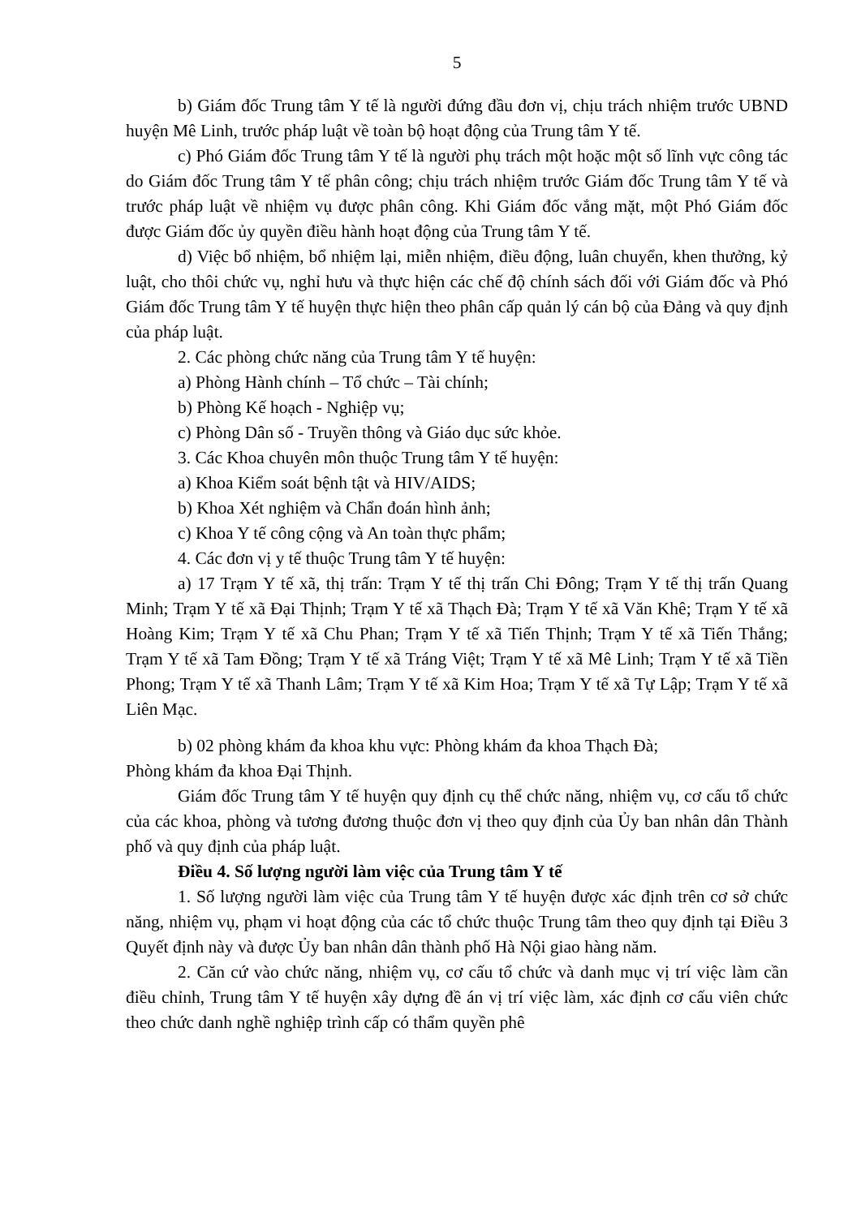5
b) Giám đốc Trung tâm Y tế là người đứng đầu đơn vị, chịu trách nhiệm trước UBND huyện Mê Linh, trước pháp luật về toàn bộ hoạt động của Trung tâm Y tế.
c) Phó Giám đốc Trung tâm Y tế là người phụ trách một hoặc một số lĩnh vực công tác do Giám đốc Trung tâm Y tế phân công; chịu trách nhiệm trước Giám đốc Trung tâm Y tế và trước pháp luật về nhiệm vụ được phân công. Khi Giám đốc vắng mặt, một Phó Giám đốc được Giám đốc ủy quyền điều hành hoạt động của Trung tâm Y tế.
d) Việc bổ nhiệm, bổ nhiệm lại, miễn nhiệm, điều động, luân chuyển, khen thưởng, kỷ luật, cho thôi chức vụ, nghỉ hưu và thực hiện các chế độ chính sách đối với Giám đốc và Phó Giám đốc Trung tâm Y tế huyện thực hiện theo phân cấp quản lý cán bộ của Đảng và quy định của pháp luật.
2. Các phòng chức năng của Trung tâm Y tế huyện:
a) Phòng Hành chính – Tổ chức – Tài chính;
b) Phòng Kế hoạch - Nghiệp vụ;
c) Phòng Dân số - Truyền thông và Giáo dục sức khỏe.
3. Các Khoa chuyên môn thuộc Trung tâm Y tế huyện:
a) Khoa Kiểm soát bệnh tật và HIV/AIDS;
b) Khoa Xét nghiệm và Chẩn đoán hình ảnh;
c) Khoa Y tế công cộng và An toàn thực phẩm;
4. Các đơn vị y tế thuộc Trung tâm Y tế huyện:
a) 17 Trạm Y tế xã, thị trấn: Trạm Y tế thị trấn Chi Đông; Trạm Y tế thị trấn Quang Minh; Trạm Y tế xã Đại Thịnh; Trạm Y tế xã Thạch Đà; Trạm Y tế xã Văn Khê; Trạm Y tế xã Hoàng Kim; Trạm Y tế xã Chu Phan; Trạm Y tế xã Tiến Thịnh; Trạm Y tế xã Tiến Thắng; Trạm Y tế xã Tam Đồng; Trạm Y tế xã Tráng Việt; Trạm Y tế xã Mê Linh; Trạm Y tế xã Tiền Phong; Trạm Y tế xã Thanh Lâm; Trạm Y tế xã Kim Hoa; Trạm Y tế xã Tự Lập; Trạm Y tế xã Liên Mạc.
b) 02 phòng khám đa khoa khu vực: Phòng khám đa khoa Thạch Đà;
Phòng khám đa khoa Đại Thịnh.
Giám đốc Trung tâm Y tế huyện quy định cụ thể chức năng, nhiệm vụ, cơ cấu tổ chức của các khoa, phòng và tương đương thuộc đơn vị theo quy định của Ủy ban nhân dân Thành phố và quy định của pháp luật.
Điều 4. Số lượng người làm việc của Trung tâm Y tế
1. Số lượng người làm việc của Trung tâm Y tế huyện được xác định trên cơ sở chức năng, nhiệm vụ, phạm vi hoạt động của các tổ chức thuộc Trung tâm theo quy định tại Điều 3 Quyết định này và được Ủy ban nhân dân thành phố Hà Nội giao hàng năm.
2. Căn cứ vào chức năng, nhiệm vụ, cơ cấu tổ chức và danh mục vị trí việc làm cần điều chỉnh, Trung tâm Y tế huyện xây dựng đề án vị trí việc làm, xác định cơ cấu viên chức theo chức danh nghề nghiệp trình cấp có thẩm quyền phê